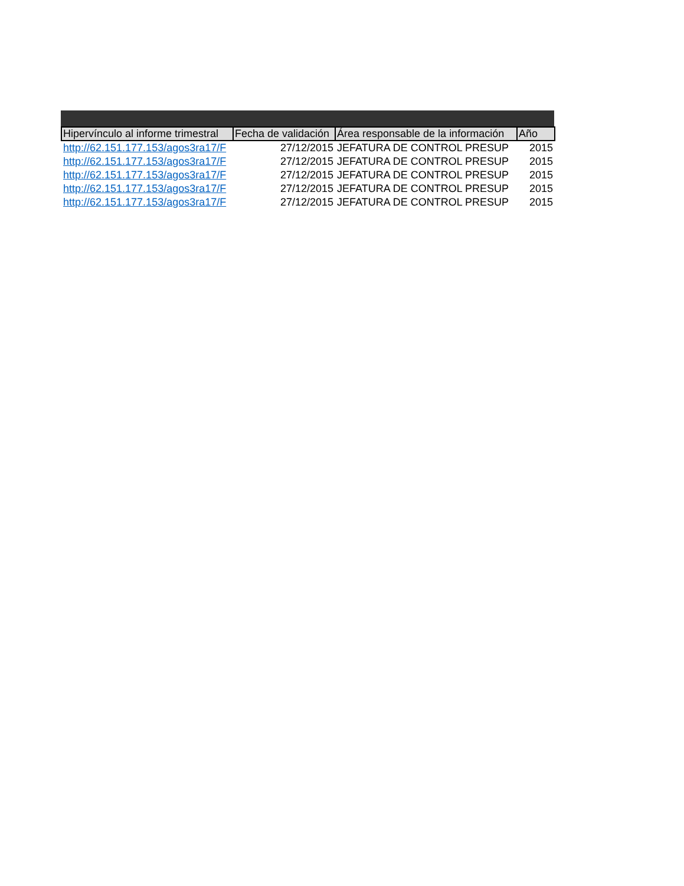| Hipervínculo al informe trimestral | Fecha de validación | Área responsable de la información | Año |
| --- | --- | --- | --- |
| http://62.151.177.153/agos3ra17/F | 27/12/2015 | JEFATURA DE CONTROL PRESUP | 2015 |
| http://62.151.177.153/agos3ra17/F | 27/12/2015 | JEFATURA DE CONTROL PRESUP | 2015 |
| http://62.151.177.153/agos3ra17/F | 27/12/2015 | JEFATURA DE CONTROL PRESUP | 2015 |
| http://62.151.177.153/agos3ra17/F | 27/12/2015 | JEFATURA DE CONTROL PRESUP | 2015 |
| http://62.151.177.153/agos3ra17/F | 27/12/2015 | JEFATURA DE CONTROL PRESUP | 2015 |